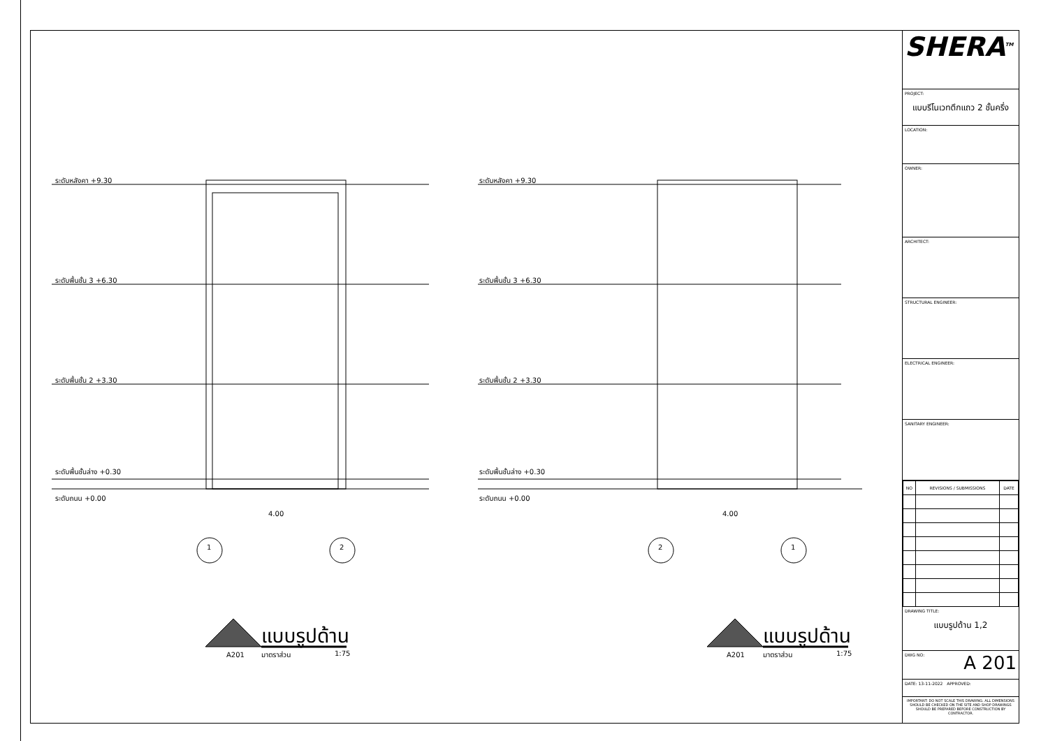ระดับหลังคา +9.30
ระดับพื้นชั้น 3 +6.30
ระดับพื้นชั้น 2 +3.30
ระดับพื้นชั้นล่าง +0.30
ระดับถนน +0.00
ระดับหลังคา +9.30
ระดับพื้นชั้น 3 +6.30
ระดับพื้นชั้น 2 +3.30
ระดับพื้นชั้นล่าง +0.30
ระดับถนน +0.00
4.00 4.00
1 2 2 1
แบบรูปด้าน
มาตราส่วน 1:75 A201
แบบรูปด้าน
มาตราส่วน 1:75 A201
SHERA<sup>TM</sup>
PROJECT:
แบบรีโนเวทตึกแถว 2 ชั้นครึ่ง
LOCATION:
OWNER:
ARCHITECT:
STRUCTURAL ENGINEER:
ELECTRICAL ENGINEER:
SANITARY ENGINEER:
| NO | REVISIONS / SUBMISSIONS | DATE |
| --- | --- | --- |
DRAWING TITLE:
แบบรูปด้าน 1,2
DWG NO: A 201
DATE: 13-11-2022 APPROVED:
IMPORTANT: DO NOT SCALE THIS DRAWING. ALL DIMENSIONS SHOULD BE CHECKED ON THE SITE AND SHOP DRAWINGS SHOULD BE PREPARED BEFORE CONSTRUCTION BY CONTRACTOR.